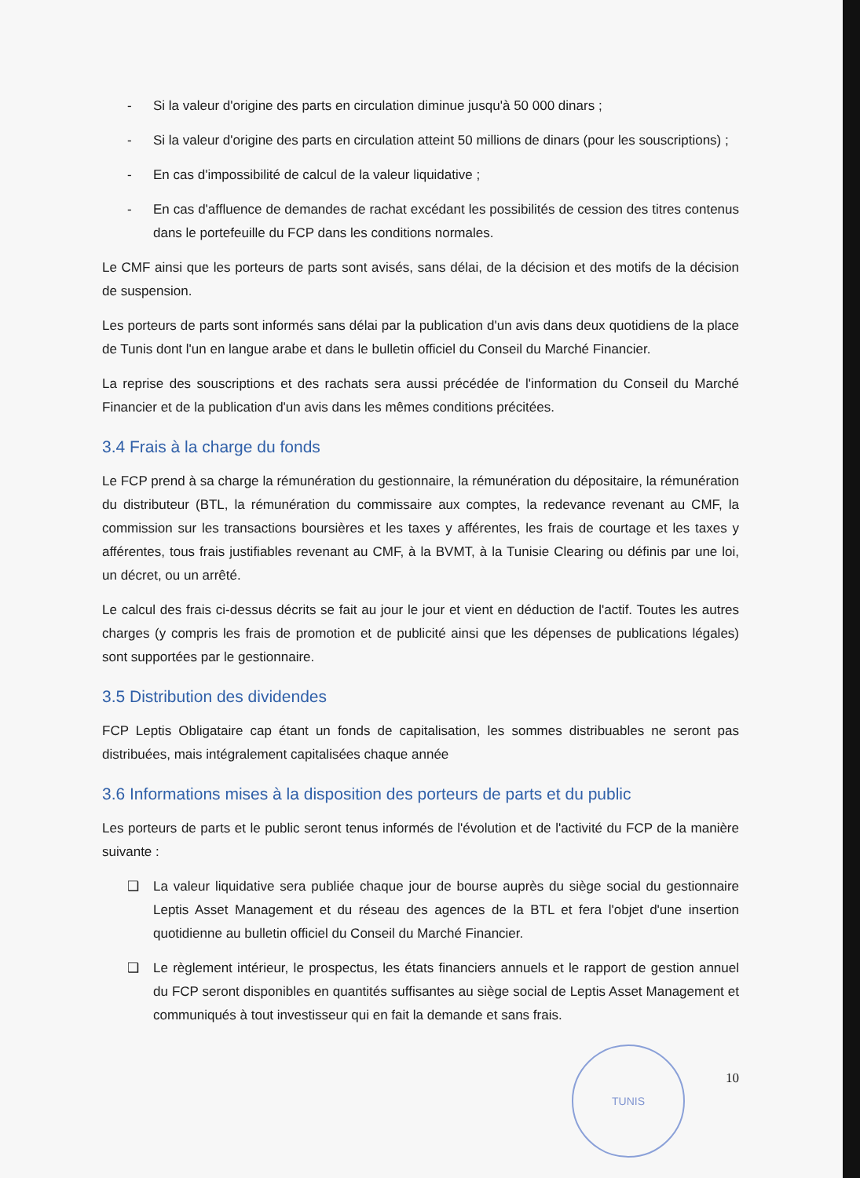- Si la valeur d'origine des parts en circulation diminue jusqu'à 50 000 dinars ;
- Si la valeur d'origine des parts en circulation atteint 50 millions de dinars (pour les souscriptions) ;
- En cas d'impossibilité de calcul de la valeur liquidative ;
- En cas d'affluence de demandes de rachat excédant les possibilités de cession des titres contenus dans le portefeuille du FCP dans les conditions normales.
Le CMF ainsi que les porteurs de parts sont avisés, sans délai, de la décision et des motifs de la décision de suspension.
Les porteurs de parts sont informés sans délai par la publication d'un avis dans deux quotidiens de la place de Tunis dont l'un en langue arabe et dans le bulletin officiel du Conseil du Marché Financier.
La reprise des souscriptions et des rachats sera aussi précédée de l'information du Conseil du Marché Financier et de la publication d'un avis dans les mêmes conditions précitées.
3.4 Frais à la charge du fonds
Le FCP prend à sa charge la rémunération du gestionnaire, la rémunération du dépositaire, la rémunération du distributeur (BTL, la rémunération du commissaire aux comptes, la redevance revenant au CMF, la commission sur les transactions boursières et les taxes y afférentes, les frais de courtage et les taxes y afférentes, tous frais justifiables revenant au CMF, à la BVMT, à la Tunisie Clearing ou définis par une loi, un décret, ou un arrêté.
Le calcul des frais ci-dessus décrits se fait au jour le jour et vient en déduction de l'actif. Toutes les autres charges (y compris les frais de promotion et de publicité ainsi que les dépenses de publications légales) sont supportées par le gestionnaire.
3.5 Distribution des dividendes
FCP Leptis Obligataire cap étant un fonds de capitalisation, les sommes distribuables ne seront pas distribuées, mais intégralement capitalisées chaque année
3.6 Informations mises à la disposition des porteurs de parts et du public
Les porteurs de parts et le public seront tenus informés de l'évolution et de l'activité du FCP de la manière suivante :
❑ La valeur liquidative sera publiée chaque jour de bourse auprès du siège social du gestionnaire Leptis Asset Management et du réseau des agences de la BTL et fera l'objet d'une insertion quotidienne au bulletin officiel du Conseil du Marché Financier.
❑ Le règlement intérieur, le prospectus, les états financiers annuels et le rapport de gestion annuel du FCP seront disponibles en quantités suffisantes au siège social de Leptis Asset Management et communiqués à tout investisseur qui en fait la demande et sans frais.
10
TUNIS